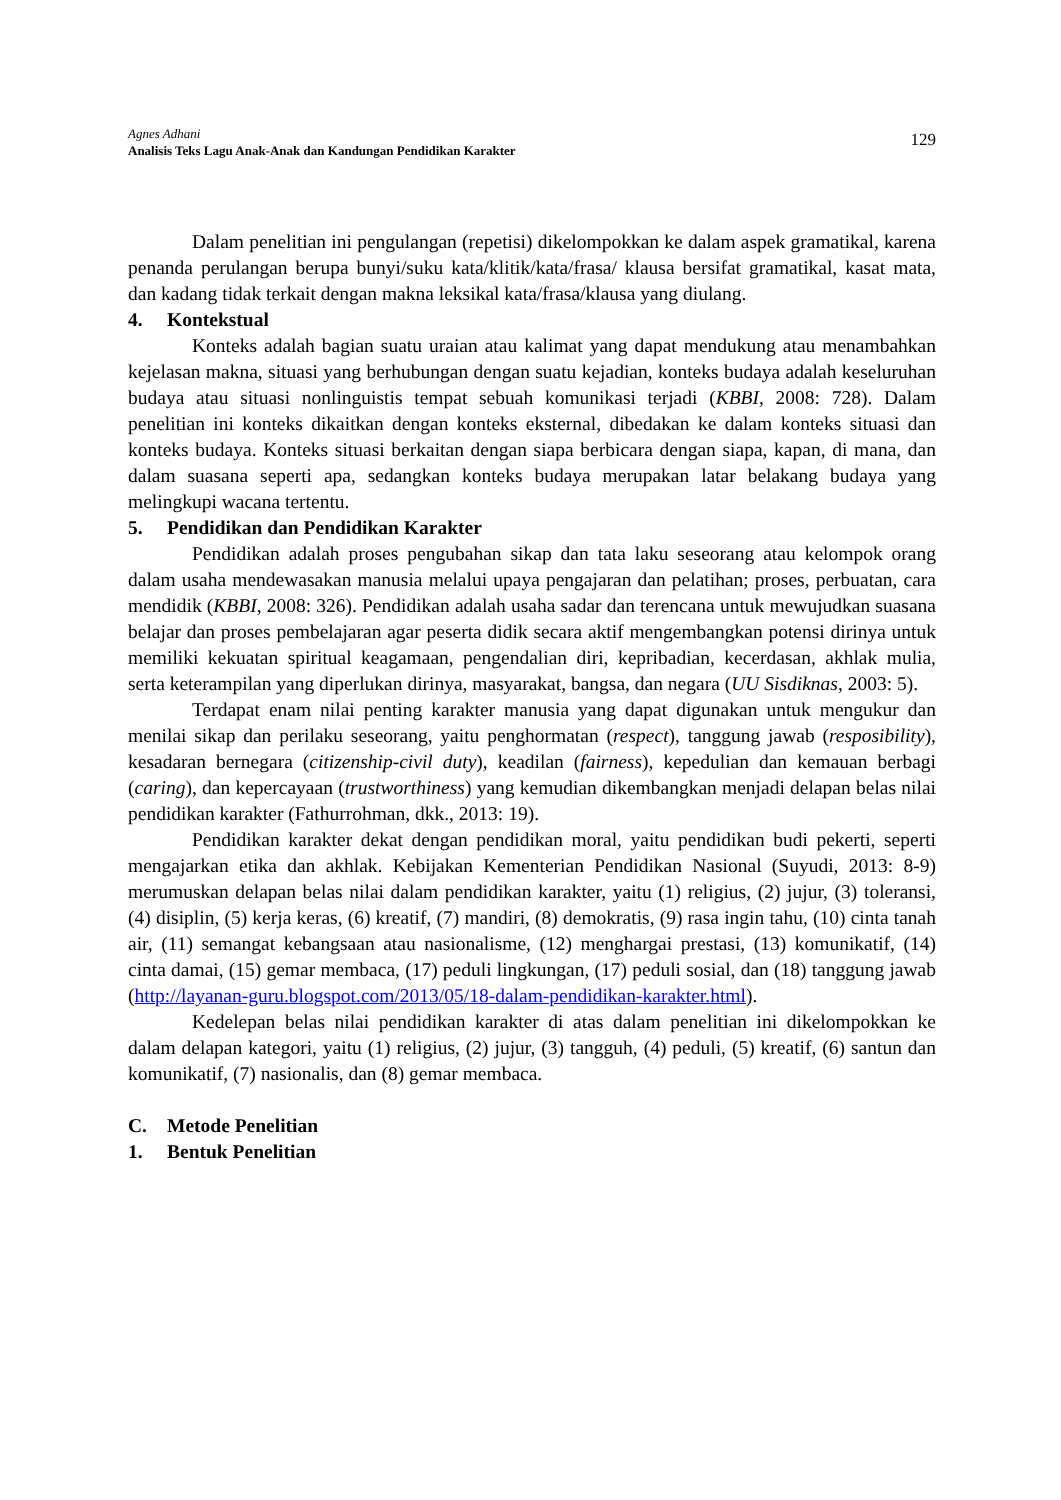Agnes Adhani
Analisis Teks Lagu Anak-Anak dan Kandungan Pendidikan Karakter
129
Dalam penelitian ini pengulangan (repetisi) dikelompokkan ke dalam aspek gramatikal, karena penanda perulangan berupa bunyi/suku kata/klitik/kata/frasa/ klausa bersifat gramatikal, kasat mata, dan kadang tidak terkait dengan makna leksikal kata/frasa/klausa yang diulang.
4. Kontekstual
Konteks adalah bagian suatu uraian atau kalimat yang dapat mendukung atau menambahkan kejelasan makna, situasi yang berhubungan dengan suatu kejadian, konteks budaya adalah keseluruhan budaya atau situasi nonlinguistis tempat sebuah komunikasi terjadi (KBBI, 2008: 728). Dalam penelitian ini konteks dikaitkan dengan konteks eksternal, dibedakan ke dalam konteks situasi dan konteks budaya. Konteks situasi berkaitan dengan siapa berbicara dengan siapa, kapan, di mana, dan dalam suasana seperti apa, sedangkan konteks budaya merupakan latar belakang budaya yang melingkupi wacana tertentu.
5. Pendidikan dan Pendidikan Karakter
Pendidikan adalah proses pengubahan sikap dan tata laku seseorang atau kelompok orang dalam usaha mendewasakan manusia melalui upaya pengajaran dan pelatihan; proses, perbuatan, cara mendidik (KBBI, 2008: 326). Pendidikan adalah usaha sadar dan terencana untuk mewujudkan suasana belajar dan proses pembelajaran agar peserta didik secara aktif mengembangkan potensi dirinya untuk memiliki kekuatan spiritual keagamaan, pengendalian diri, kepribadian, kecerdasan, akhlak mulia, serta keterampilan yang diperlukan dirinya, masyarakat, bangsa, dan negara (UU Sisdiknas, 2003: 5).
Terdapat enam nilai penting karakter manusia yang dapat digunakan untuk mengukur dan menilai sikap dan perilaku seseorang, yaitu penghormatan (respect), tanggung jawab (resposibility), kesadaran bernegara (citizenship-civil duty), keadilan (fairness), kepedulian dan kemauan berbagi (caring), dan kepercayaan (trustworthiness) yang kemudian dikembangkan menjadi delapan belas nilai pendidikan karakter (Fathurrohman, dkk., 2013: 19).
Pendidikan karakter dekat dengan pendidikan moral, yaitu pendidikan budi pekerti, seperti mengajarkan etika dan akhlak. Kebijakan Kementerian Pendidikan Nasional (Suyudi, 2013: 8-9) merumuskan delapan belas nilai dalam pendidikan karakter, yaitu (1) religius, (2) jujur, (3) toleransi, (4) disiplin, (5) kerja keras, (6) kreatif, (7) mandiri, (8) demokratis, (9) rasa ingin tahu, (10) cinta tanah air, (11) semangat kebangsaan atau nasionalisme, (12) menghargai prestasi, (13) komunikatif, (14) cinta damai, (15) gemar membaca, (17) peduli lingkungan, (17) peduli sosial, dan (18) tanggung jawab (http://layanan-guru.blogspot.com/2013/05/18-dalam-pendidikan-karakter.html).
Kedelepan belas nilai pendidikan karakter di atas dalam penelitian ini dikelompokkan ke dalam delapan kategori, yaitu (1) religius, (2) jujur, (3) tangguh, (4) peduli, (5) kreatif, (6) santun dan komunikatif, (7) nasionalis, dan (8) gemar membaca.
C. Metode Penelitian
1. Bentuk Penelitian